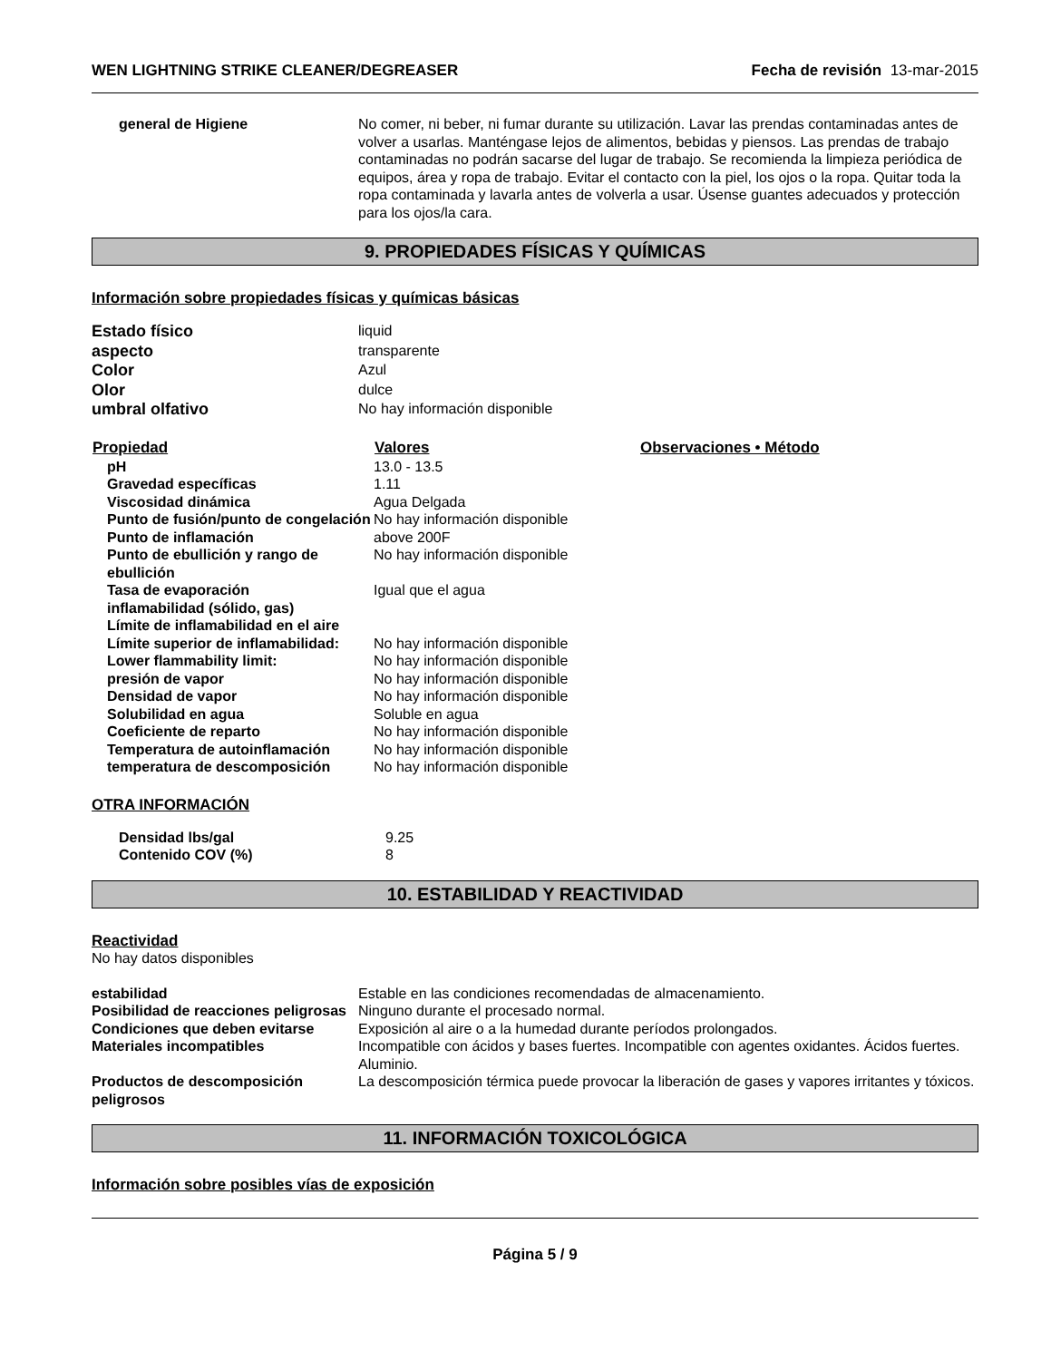WEN LIGHTNING STRIKE CLEANER/DEGREASER Fecha de revisión 13-mar-2015
| general de Higiene | No comer, ni beber, ni fumar durante su utilización. Lavar las prendas contaminadas antes de volver a usarlas. Manténgase lejos de alimentos, bebidas y piensos. Las prendas de trabajo contaminadas no podrán sacarse del lugar de trabajo. Se recomienda la limpieza periódica de equipos, área y ropa de trabajo. Evitar el contacto con la piel, los ojos o la ropa. Quitar toda la ropa contaminada y lavarla antes de volverla a usar. Úsense guantes adecuados y protección para los ojos/la cara. |
9. PROPIEDADES FÍSICAS Y QUÍMICAS
Información sobre propiedades físicas y químicas básicas
| Estado físico | liquid |
| aspecto | transparente |
| Color | Azul |
| Olor | dulce |
| umbral olfativo | No hay información disponible |
| Propiedad | Valores | Observaciones • Método |
| --- | --- | --- |
| pH | 13.0 - 13.5 | |
| Gravedad específicas | 1.11 | |
| Viscosidad dinámica | Agua Delgada | |
| Punto de fusión/punto de congelación | No hay información disponible | |
| Punto de inflamación | above 200F | |
| Punto de ebullición y rango de ebullición | No hay información disponible | |
| Tasa de evaporación | Igual que el agua | |
| inflamabilidad (sólido, gas) | | |
| Límite de inflamabilidad en el aire | | |
| Límite superior de inflamabilidad: | No hay información disponible | |
| Lower flammability limit: | No hay información disponible | |
| presión de vapor | No hay información disponible | |
| Densidad de vapor | No hay información disponible | |
| Solubilidad en agua | Soluble en agua | |
| Coeficiente de reparto | No hay información disponible | |
| Temperatura de autoinflamación | No hay información disponible | |
| temperatura de descomposición | No hay información disponible | |
OTRA INFORMACIÓN
| Densidad lbs/gal | 9.25 |
| Contenido COV (%) | 8 |
10. ESTABILIDAD Y REACTIVIDAD
Reactividad
No hay datos disponibles
| estabilidad | Estable en las condiciones recomendadas de almacenamiento. |
| Posibilidad de reacciones peligrosas | Ninguno durante el procesado normal. |
| Condiciones que deben evitarse | Exposición al aire o a la humedad durante períodos prolongados. |
| Materiales incompatibles | Incompatible con ácidos y bases fuertes. Incompatible con agentes oxidantes. Ácidos fuertes. Aluminio. |
| Productos de descomposición peligrosos | La descomposición térmica puede provocar la liberación de gases y vapores irritantes y tóxicos. |
11. INFORMACIÓN TOXICOLÓGICA
Información sobre posibles vías de exposición
Página 5 / 9